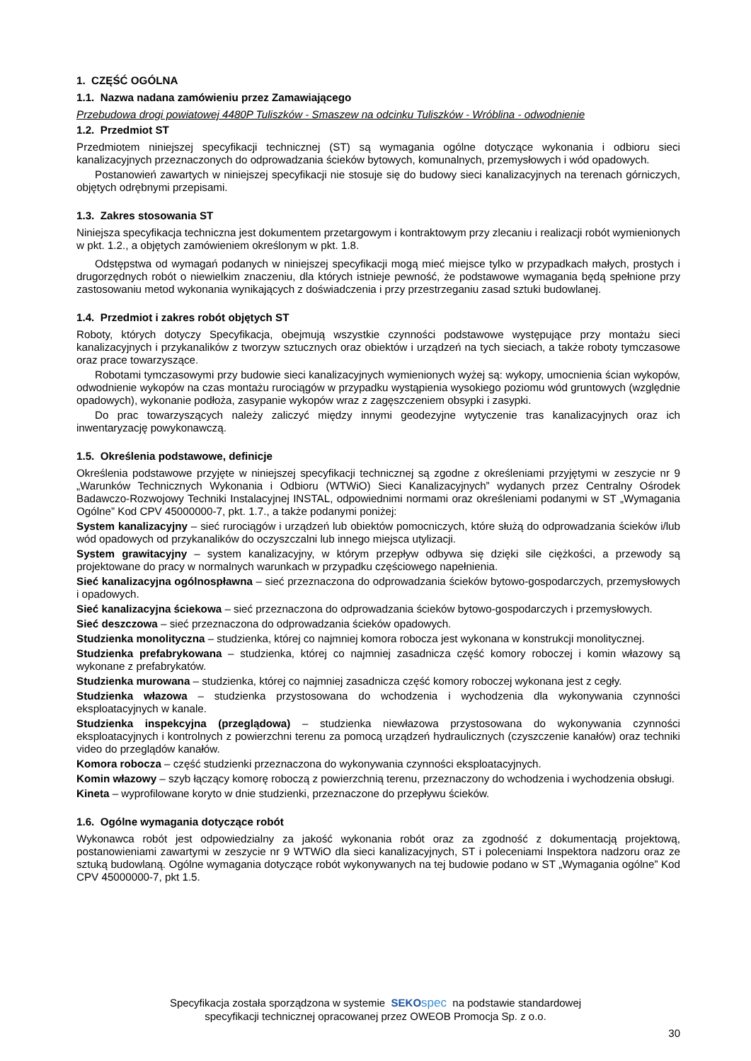1. CZĘŚĆ OGÓLNA
1.1. Nazwa nadana zamówieniu przez Zamawiającego
Przebudowa drogi powiatowej 4480P Tuliszków - Smaszew na odcinku Tuliszków - Wróblina - odwodnienie
1.2. Przedmiot ST
Przedmiotem niniejszej specyfikacji technicznej (ST) są wymagania ogólne dotyczące wykonania i odbioru sieci kanalizacyjnych przeznaczonych do odprowadzania ścieków bytowych, komunalnych, przemysłowych i wód opadowych.
Postanowień zawartych w niniejszej specyfikacji nie stosuje się do budowy sieci kanalizacyjnych na terenach górniczych, objętych odrębnymi przepisami.
1.3. Zakres stosowania ST
Niniejsza specyfikacja techniczna jest dokumentem przetargowym i kontraktowym przy zlecaniu i realizacji robót wymienionych w pkt. 1.2., a objętych zamówieniem określonym w pkt. 1.8.
Odstępstwa od wymagań podanych w niniejszej specyfikacji mogą mieć miejsce tylko w przypadkach małych, prostych i drugorzędnych robót o niewielkim znaczeniu, dla których istnieje pewność, że podstawowe wymagania będą spełnione przy zastosowaniu metod wykonania wynikających z doświadczenia i przy przestrzeganiu zasad sztuki budowlanej.
1.4. Przedmiot i zakres robót objętych ST
Roboty, których dotyczy Specyfikacja, obejmują wszystkie czynności podstawowe występujące przy montażu sieci kanalizacyjnych i przykanalików z tworzyw sztucznych oraz obiektów i urządzeń na tych sieciach, a także roboty tymczasowe oraz prace towarzyszące.
Robotami tymczasowymi przy budowie sieci kanalizacyjnych wymienionych wyżej są: wykopy, umocnienia ścian wykopów, odwodnienie wykopów na czas montażu rurociągów w przypadku wystąpienia wysokiego poziomu wód gruntowych (względnie opadowych), wykonanie podłoża, zasypanie wykopów wraz z zagęszczeniem obsypki i zasypki.
Do prac towarzyszących należy zaliczyć między innymi geodezyjne wytyczenie tras kanalizacyjnych oraz ich inwentaryzację powykonawczą.
1.5. Określenia podstawowe, definicje
Określenia podstawowe przyjęte w niniejszej specyfikacji technicznej są zgodne z określeniami przyjętymi w zeszycie nr 9 „Warunków Technicznych Wykonania i Odbioru (WTWiO) Sieci Kanalizacyjnych” wydanych przez Centralny Ośrodek Badawczo-Rozwojowy Techniki Instalacyjnej INSTAL, odpowiednimi normami oraz określeniami podanymi w ST „Wymagania Ogólne” Kod CPV 45000000-7, pkt. 1.7., a także podanymi poniżej:
System kanalizacyjny – sieć rurociągów i urządzeń lub obiektów pomocniczych, które służą do odprowadzania ścieków i/lub wód opadowych od przykanalików do oczyszczalni lub innego miejsca utylizacji.
System grawitacyjny – system kanalizacyjny, w którym przepływ odbywa się dzięki sile ciężkości, a przewody są projektowane do pracy w normalnych warunkach w przypadku częściowego napełnienia.
Sieć kanalizacyjna ogólnospławna – sieć przeznaczona do odprowadzania ścieków bytowo-gospodarczych, przemysłowych i opadowych.
Sieć kanalizacyjna ściekowa – sieć przeznaczona do odprowadzania ścieków bytowo-gospodarczych i przemysłowych.
Sieć deszczowa – sieć przeznaczona do odprowadzania ścieków opadowych.
Studzienka monolityczna – studzienka, której co najmniej komora robocza jest wykonana w konstrukcji monolitycznej.
Studzienka prefabrykowana – studzienka, której co najmniej zasadnicza część komory roboczej i komin włazowy są wykonane z prefabrykatów.
Studzienka murowana – studzienka, której co najmniej zasadnicza część komory roboczej wykonana jest z cegły.
Studzienka włazowa – studzienka przystosowana do wchodzenia i wychodzenia dla wykonywania czynności eksploatacyjnych w kanale.
Studzienka inspekcyjna (przeglądowa) – studzienka niewłazowa przystosowana do wykonywania czynności eksploatacyjnych i kontrolnych z powierzchni terenu za pomocą urządzeń hydraulicznych (czyszczenie kanałów) oraz techniki video do przeglądów kanałów.
Komora robocza – część studzienki przeznaczona do wykonywania czynności eksploatacyjnych.
Komin włazowy – szyb łączący komorę roboczą z powierzchnią terenu, przeznaczony do wchodzenia i wychodzenia obsługi.
Kineta – wyprofilowane koryto w dnie studzienki, przeznaczone do przepływu ścieków.
1.6. Ogólne wymagania dotyczące robót
Wykonawca robót jest odpowiedzialny za jakość wykonania robót oraz za zgodność z dokumentacją projektową, postanowieniami zawartymi w zeszycie nr 9 WTWiO dla sieci kanalizacyjnych, ST i poleceniami Inspektora nadzoru oraz ze sztuką budowlaną. Ogólne wymagania dotyczące robót wykonywanych na tej budowie podano w ST „Wymagania ogólne” Kod CPV 45000000-7, pkt 1.5.
Specyfikacja została sporządzona w systemie SEKO spec na podstawie standardowej
specyfikacji technicznej opracowanej przez OWEOB Promocja Sp. z o.o.
30